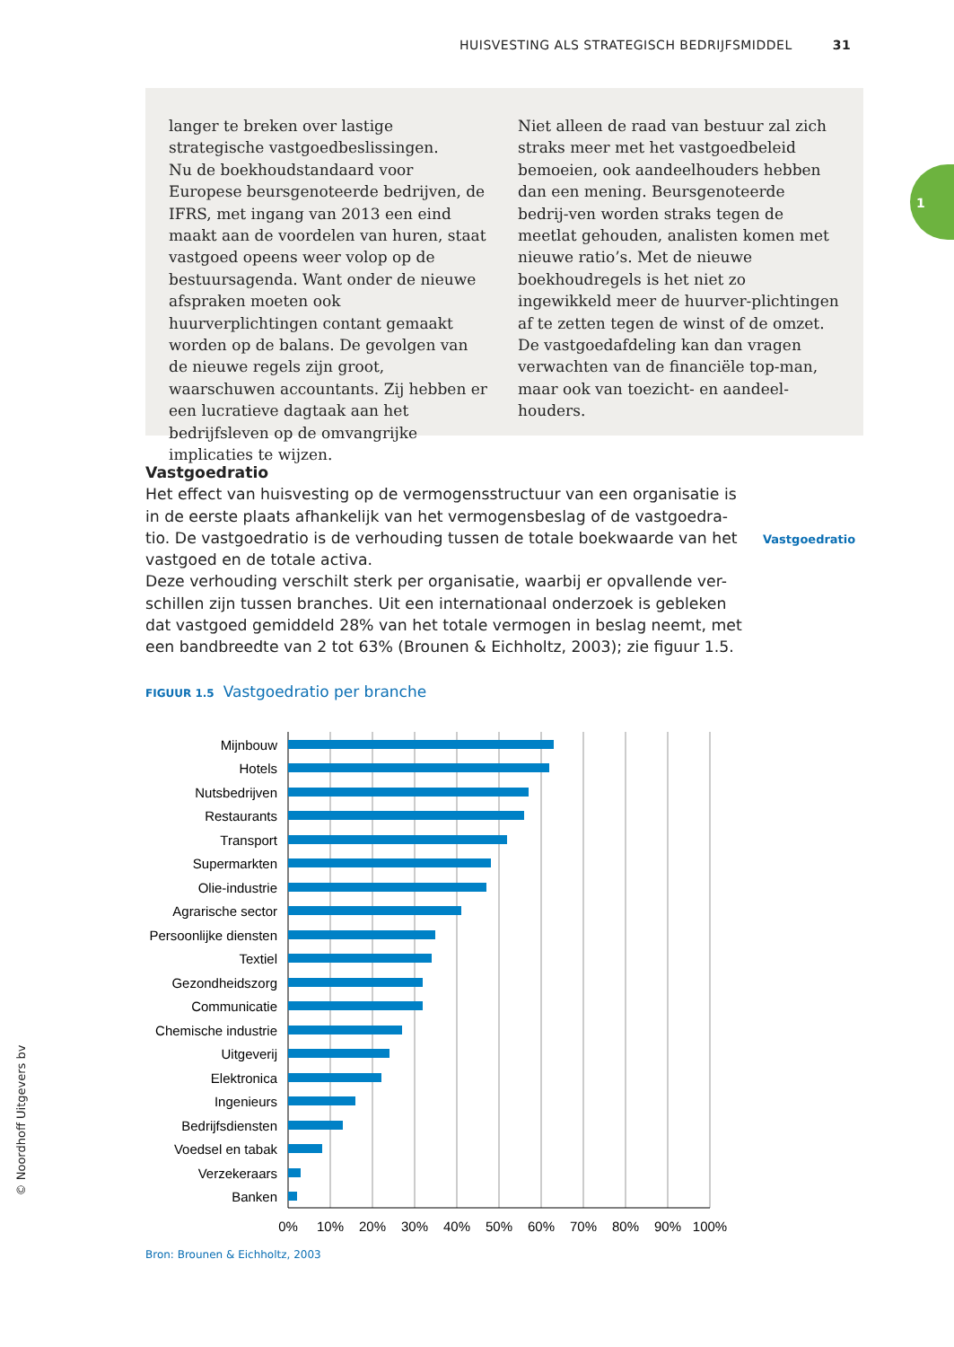HUISVESTING ALS STRATEGISCH BEDRIJFSMIDDEL 31
langer te breken over lastige strategische vastgoedbeslissingen.
Nu de boekhoudstandaard voor Europese beursgenoteerde bedrijven, de IFRS, met ingang van 2013 een eind maakt aan de voordelen van huren, staat vastgoed opeens weer volop op de bestuursagenda. Want onder de nieuwe afspraken moeten ook huurverplichtingen contant gemaakt worden op de balans. De gevolgen van de nieuwe regels zijn groot, waarschuwen accountants. Zij hebben er een lucratieve dagtaak aan het bedrijfsleven op de omvangrijke implicaties te wijzen.
Niet alleen de raad van bestuur zal zich straks meer met het vastgoedbeleid bemoeien, ook aandeelhouders hebben dan een mening. Beursgenoteerde bedrij-ven worden straks tegen de meetlat gehouden, analisten komen met nieuwe ratio’s. Met de nieuwe boekhoudregels is het niet zo ingewikkeld meer de huurver-plichtingen af te zetten tegen de winst of de omzet. De vastgoedafdeling kan dan vragen verwachten van de financiële top-man, maar ook van toezicht- en aandeel-houders.
1
Vastgoedratio
Het effect van huisvesting op de vermogensstructuur van een organisatie is in de eerste plaats afhankelijk van het vermogensbeslag of de vastgoedra-tio. De vastgoedratio is de verhouding tussen de totale boekwaarde van het vastgoed en de totale activa.
Deze verhouding verschilt sterk per organisatie, waarbij er opvallende ver-schillen zijn tussen branches. Uit een internationaal onderzoek is gebleken dat vastgoed gemiddeld 28% van het totale vermogen in beslag neemt, met een bandbreedte van 2 tot 63% (Brounen & Eichholtz, 2003); zie figuur 1.5.
Vastgoedratio
FIGUUR 1.5 Vastgoedratio per branche
Mijnbouw
Hotels
Nutsbedrijven
Restaurants
Transport
Supermarkten
Olie-industrie
Agrarische sector
Persoonlijke diensten
Textiel
Gezondheidszorg
Communicatie
Chemische industrie
Uitgeverij
Elektronica
Ingenieurs
Bedrijfsdiensten
Voedsel en tabak
Verzekeraars
Banken
0%
10%
20%
30%
40%
50%
60%
70%
80%
90%
100%
Bron: Brounen & Eichholtz, 2003
© Noordhoff Uitgevers bv